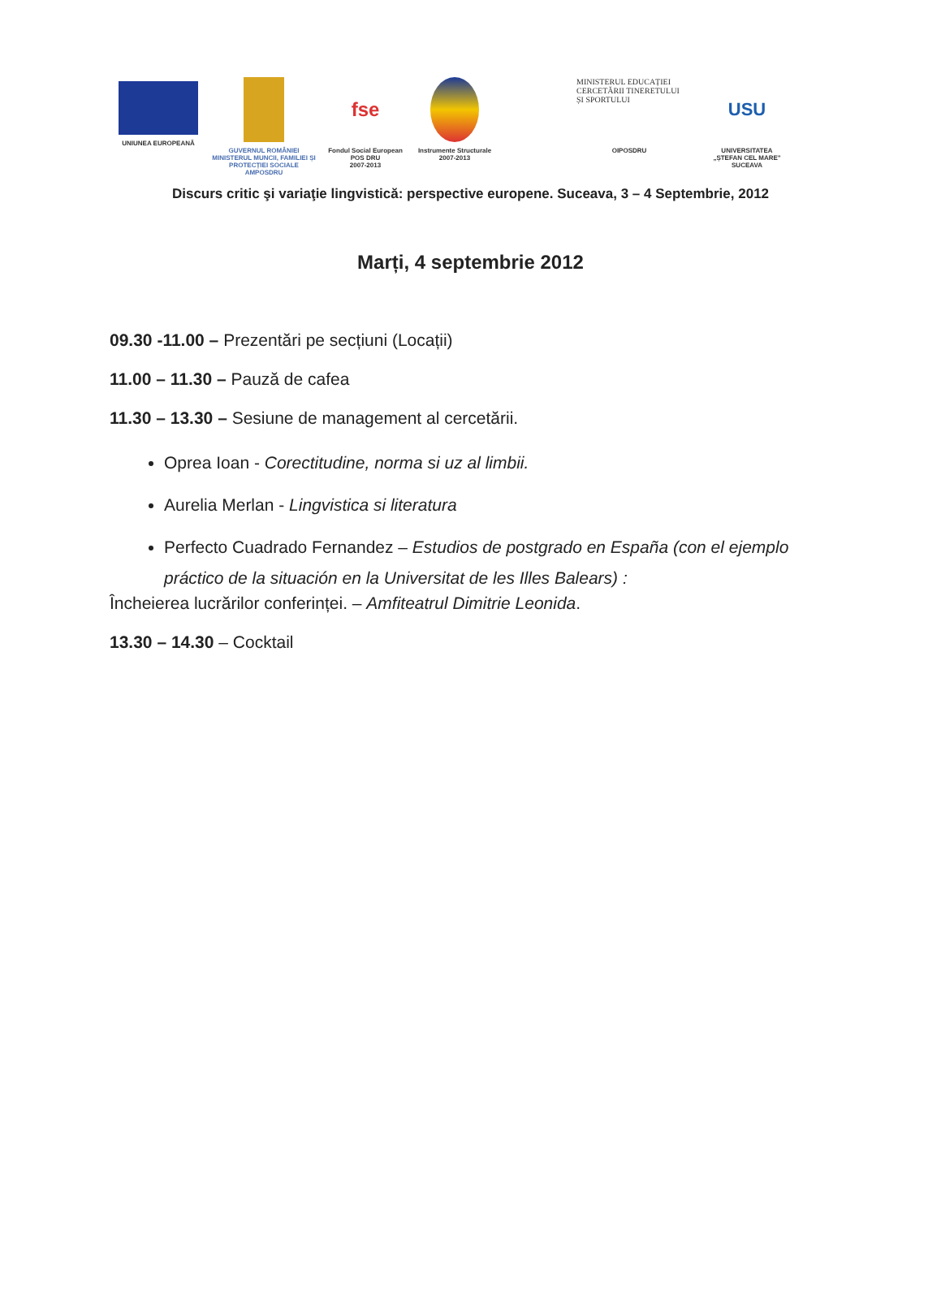UNIUNEA EUROPEANĂ GUVERNUL ROMÂNIEI
MINISTERUL MUNCII, FAMILIEI ȘI PROTECȚIEI SOCIALE
AMPOSDRU
fse
Fondul Social European
POS DRU
2007-2013
Instrumente Structurale
2007-2013
MINISTERUL EDUCAȚIEI CERCETĂRII TINERETULUI ȘI SPORTULUI
OIPOSDRU
USU
UNIVERSITATEA
„ȘTEFAN CEL MARE"
SUCEAVA
Discurs critic şi variaţie lingvistică: perspective europene. Suceava, 3 – 4 Septembrie, 2012
Marți, 4 septembrie 2012
09.30 -11.00 – Prezentări pe secțiuni (Locații)
11.00 – 11.30 – Pauză de cafea
11.30 – 13.30 – Sesiune de management al cercetării.
Oprea Ioan - Corectitudine, norma si uz al limbii.
Aurelia Merlan - Lingvistica si literatura
Perfecto Cuadrado Fernandez – Estudios de postgrado en España (con el ejemplo práctico de la situación en la Universitat de les Illes Balears) :
Încheierea lucrărilor conferinței. – Amfiteatrul Dimitrie Leonida.
13.30 – 14.30 – Cocktail